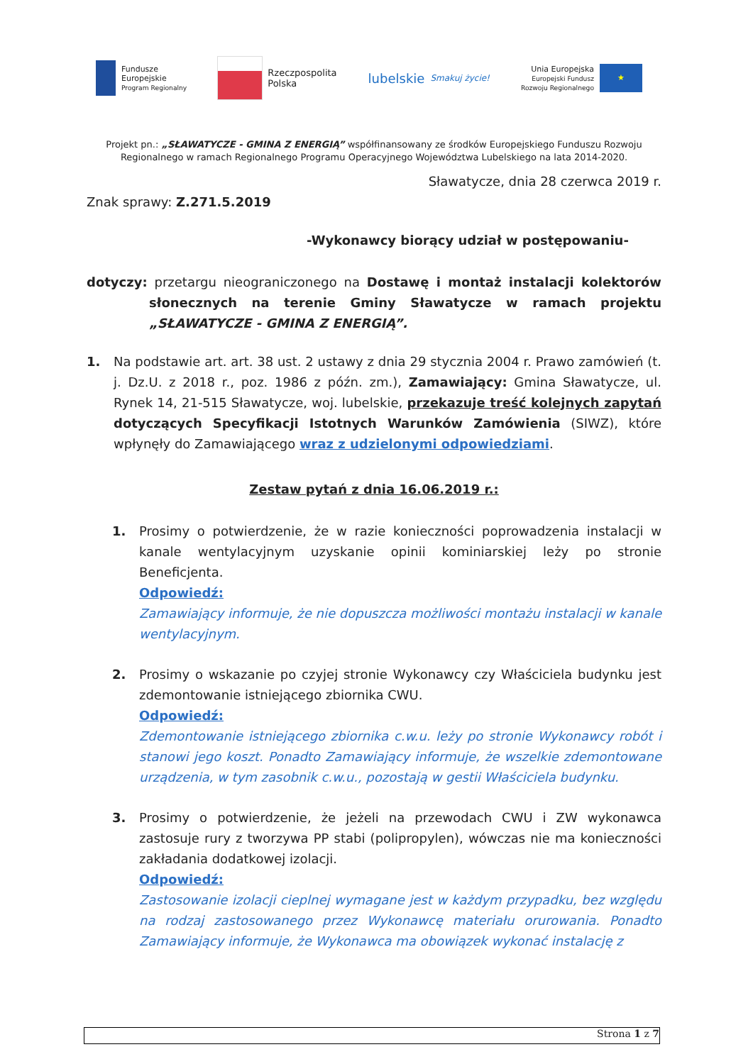Fundusze
Europejskie
Program Regionalny
Rzeczpospolita
Polska
lubelskie Smakuj życie!
Unia Europejska
Europejski Fundusz
Rozwoju Regionalnego
★
Projekt pn.: „SŁAWATYCZE - GMINA Z ENERGIĄ” współfinansowany ze środków Europejskiego Funduszu Rozwoju Regionalnego w ramach Regionalnego Programu Operacyjnego Województwa Lubelskiego na lata 2014-2020.
Sławatycze, dnia 28 czerwca 2019 r.
Znak sprawy: Z.271.5.2019
-Wykonawcy biorący udział w postępowaniu-
dotyczy: przetargu nieograniczonego na Dostawę i montaż instalacji kolektorów słonecznych na terenie Gminy Sławatycze w ramach projektu „SŁAWATYCZE - GMINA Z ENERGIĄ”.
1. Na podstawie art. art. 38 ust. 2 ustawy z dnia 29 stycznia 2004 r. Prawo zamówień (t. j. Dz.U. z 2018 r., poz. 1986 z późn. zm.), Zamawiający: Gmina Sławatycze, ul. Rynek 14, 21-515 Sławatycze, woj. lubelskie, przekazuje treść kolejnych zapytań dotyczących Specyfikacji Istotnych Warunków Zamówienia (SIWZ), które wpłynęły do Zamawiającego wraz z udzielonymi odpowiedziami.
Zestaw pytań z dnia 16.06.2019 r.:
1. Prosimy o potwierdzenie, że w razie konieczności poprowadzenia instalacji w kanale wentylacyjnym uzyskanie opinii kominiarskiej leży po stronie Beneficjenta.
Odpowiedź:
Zamawiający informuje, że nie dopuszcza możliwości montażu instalacji w kanale wentylacyjnym.
2. Prosimy o wskazanie po czyjej stronie Wykonawcy czy Właściciela budynku jest zdemontowanie istniejącego zbiornika CWU.
Odpowiedź:
Zdemontowanie istniejącego zbiornika c.w.u. leży po stronie Wykonawcy robót i stanowi jego koszt. Ponadto Zamawiający informuje, że wszelkie zdemontowane urządzenia, w tym zasobnik c.w.u., pozostają w gestii Właściciela budynku.
3. Prosimy o potwierdzenie, że jeżeli na przewodach CWU i ZW wykonawca zastosuje rury z tworzywa PP stabi (polipropylen), wówczas nie ma konieczności zakładania dodatkowej izolacji.
Odpowiedź:
Zastosowanie izolacji cieplnej wymagane jest w każdym przypadku, bez względu na rodzaj zastosowanego przez Wykonawcę materiału orurowania. Ponadto Zamawiający informuje, że Wykonawca ma obowiązek wykonać instalację z
Strona 1 z 7